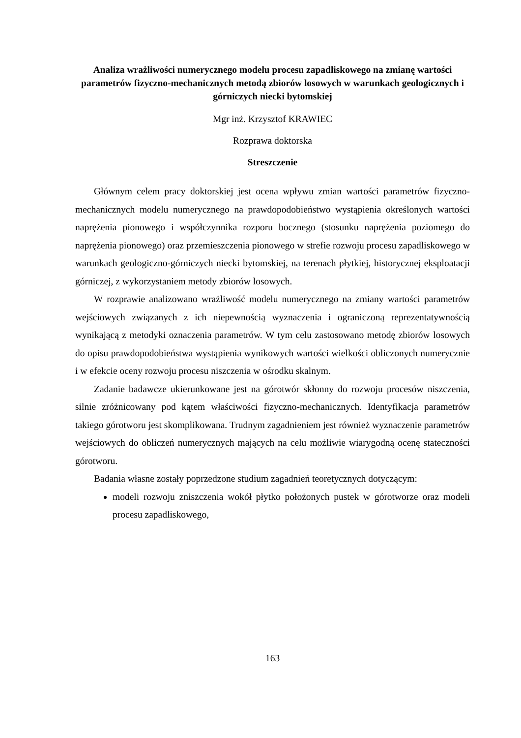Analiza wrażliwości numerycznego modelu procesu zapadliskowego na zmianę wartości parametrów fizyczno-mechanicznych metodą zbiorów losowych w warunkach geologicznych i górniczych niecki bytomskiej
Mgr inż. Krzysztof KRAWIEC
Rozprawa doktorska
Streszczenie
Głównym celem pracy doktorskiej jest ocena wpływu zmian wartości parametrów fizyczno-mechanicznych modelu numerycznego na prawdopodobieństwo wystąpienia określonych wartości naprężenia pionowego i współczynnika rozporu bocznego (stosunku naprężenia poziomego do naprężenia pionowego) oraz przemieszczenia pionowego w strefie rozwoju procesu zapadliskowego w warunkach geologiczno-górniczych niecki bytomskiej, na terenach płytkiej, historycznej eksploatacji górniczej, z wykorzystaniem metody zbiorów losowych.
W rozprawie analizowano wrażliwość modelu numerycznego na zmiany wartości parametrów wejściowych związanych z ich niepewnością wyznaczenia i ograniczoną reprezentatywnością wynikającą z metodyki oznaczenia parametrów. W tym celu zastosowano metodę zbiorów losowych do opisu prawdopodobieństwa wystąpienia wynikowych wartości wielkości obliczonych numerycznie i w efekcie oceny rozwoju procesu niszczenia w ośrodku skalnym.
Zadanie badawcze ukierunkowane jest na górotwór skłonny do rozwoju procesów niszczenia, silnie zróżnicowany pod kątem właściwości fizyczno-mechanicznych. Identyfikacja parametrów takiego górotworu jest skomplikowana. Trudnym zagadnieniem jest również wyznaczenie parametrów wejściowych do obliczeń numerycznych mających na celu możliwie wiarygodną ocenę stateczności górotworu.
Badania własne zostały poprzedzone studium zagadnień teoretycznych dotyczącym:
modeli rozwoju zniszczenia wokół płytko położonych pustek w górotworze oraz modeli procesu zapadliskowego,
163